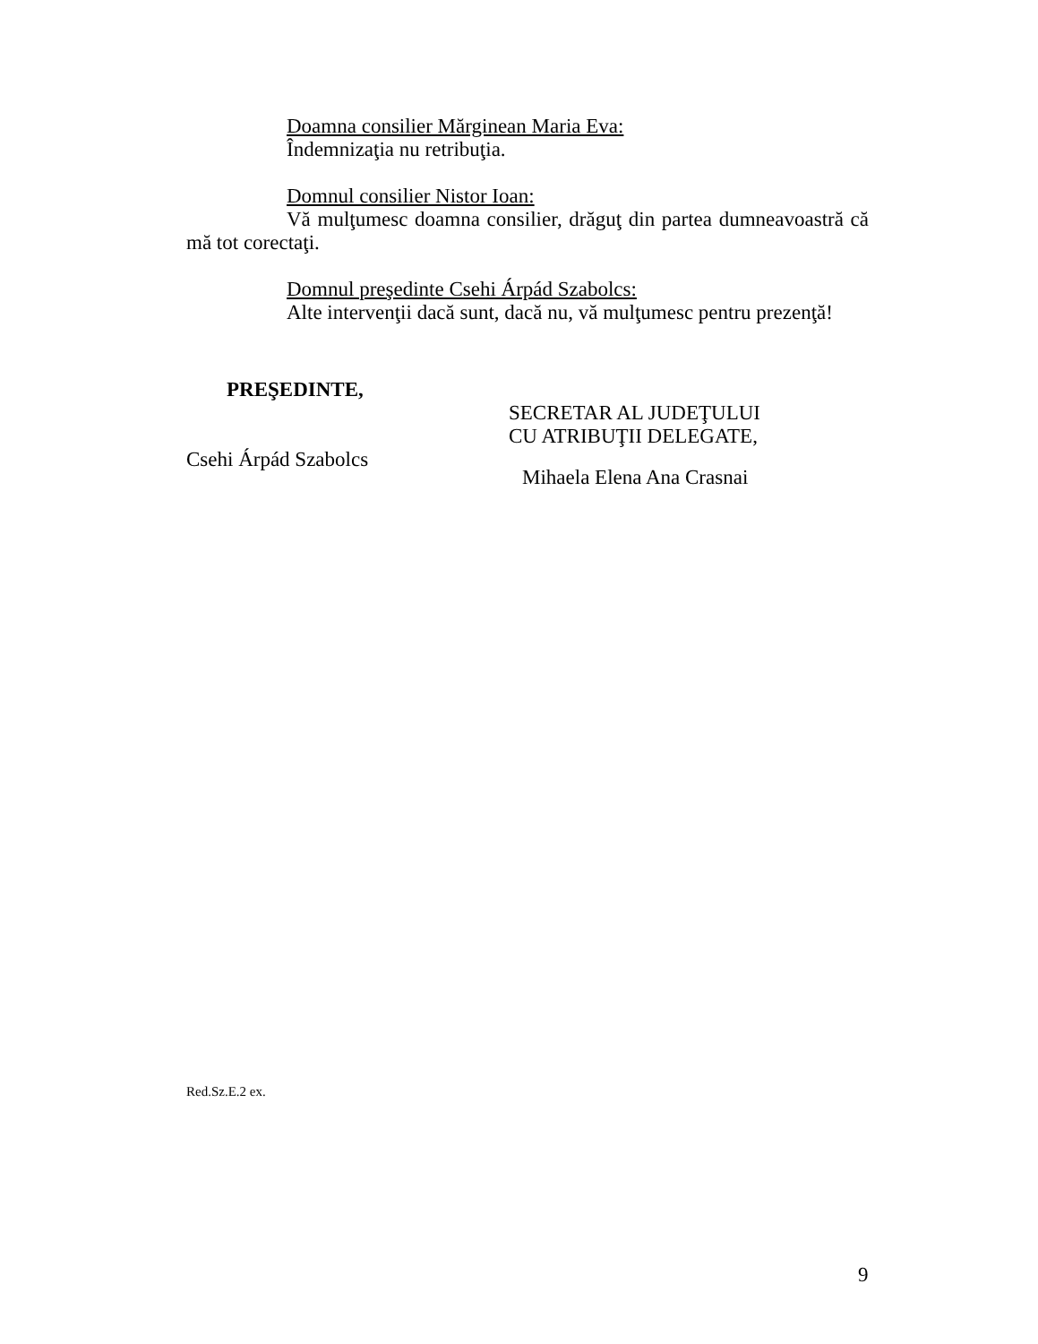Doamna consilier Mărginean Maria Eva:
Îndemnizaţia nu retribuţia.
Domnul consilier Nistor Ioan:
Vă mulţumesc doamna consilier, drăguţ din partea dumneavoastră că mă tot corectaţi.
Domnul preşedinte Csehi Árpád Szabolcs:
Alte intervenţii dacă sunt, dacă nu, vă mulţumesc pentru prezenţă!
PREŞEDINTE,
Csehi Árpád Szabolcs
SECRETAR AL JUDEŢULUI
CU ATRIBUŢII DELEGATE,
Mihaela Elena Ana Crasnai
Red.Sz.E.2 ex.
9